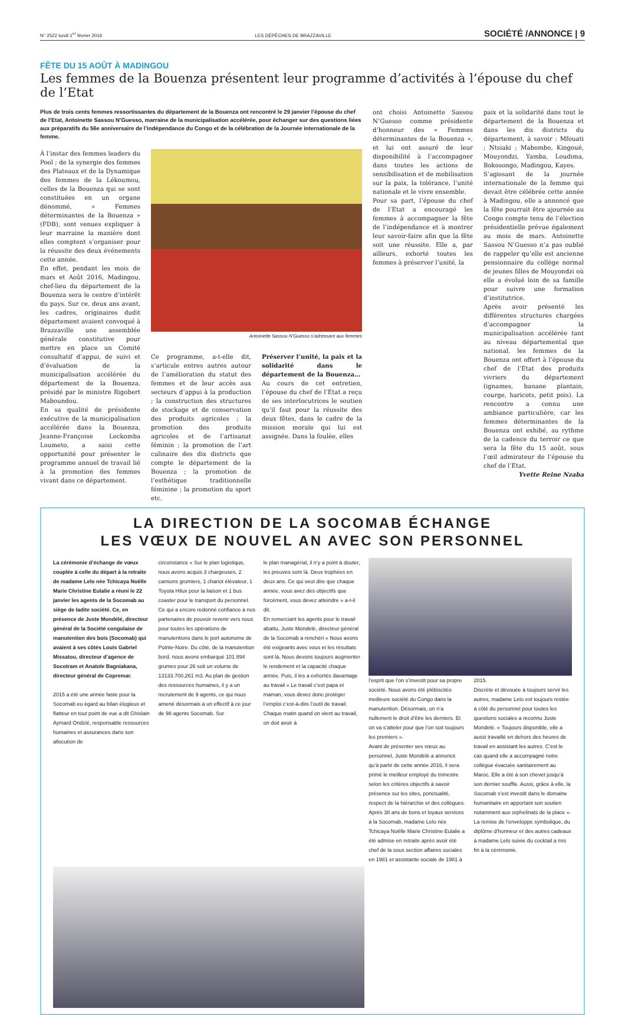N° 2522 lundi 1<sup>er</sup> février 2016 LES DÉPÊCHES DE BRAZZAVILLE SOCIÉTÉ /ANNONCE | 9
FÊTE DU 15 AOÛT À MADINGOU
Les femmes de la Bouenza présentent leur programme d’activités à l’épouse du chef de l’Etat
Plus de trois cents femmes ressortissantes du département de la Bouenza ont rencontré le 29 janvier l’épouse du chef de l’Etat, Antoinette Sassou N’Guesso, marraine de la municipalisation accélérée, pour échanger sur des questions liées aux préparatifs du 56e anniversaire de l’indépendance du Congo et de la célébration de la Journée internationale de la femme.
À l’instar des femmes leaders du Pool ; de la synergie des femmes des Plateaux et de la Dynamique des femmes de la Lékoumou, celles de la Bouenza qui se sont constituées en un organe dénommé, « Femmes déterminantes de la Bouenza » (FDB), sont venues expliquer à leur marraine la manière dont elles comptent s’organiser pour la réussite des deux événements cette année.
En effet, pendant les mois de mars et Août 2016, Madingou, chef-lieu du département de la Bouenza sera le centre d’intérêt du pays. Sur ce, deux ans avant, les cadres, originaires dudit département avaient convoqué à Brazzaville une assemblée générale constitutive pour mettre en place un Comité consultatif d’appui, de suivi et d’évaluation de la municipalisation accélérée du département de la Bouenza, présidé par le ministre Rigobert Maboundou.
En sa qualité de présidente exécutive de la municipalisation accélérée dans la Bouenza, Jeanne-Françoise Leckomba Loumeto, a saisi cette opportunité pour présenter le programme annuel de travail lié à la promotion des femmes vivant dans ce département.
Antoinette Sassou N’Guesso s’adressant aux femmes
Ce programme, a-t-elle dit, s’articule entres autres autour de l’amélioration du statut des femmes et de leur accès aux secteurs d’appui à la production ; la construction des structures de stockage et de conservation des produits agricoles ; la promotion des produits agricoles et de l’artisanat féminin ; la promotion de l’art culinaire des dix districts que compte le département de la Bouenza ; la promotion de l’esthétique traditionnelle féminine ; la promotion du sport etc.
Préserver l’unité, la paix et la solidarité dans le département de la Bouenza…
Au cours de cet entretien, l’épouse du chef de l’Etat a reçu de ses interlocutrices le soutien qu’il faut pour la réussite des deux fêtes, dans le cadre de la mission morale qui lui est assignée. Dans la foulée, elles
ont choisi Antoinette Sassou N’Guesso comme présidente d’honneur des « Femmes déterminantes de la Bouenza », et lui ont assuré de leur disponibilité à l’accompagner dans toutes les actions de sensibilisation et de mobilisation sur la paix, la tolérance, l’unité nationale et le vivre ensemble.
Pour sa part, l’épouse du chef de l’Etat a encouragé les femmes à accompagner la fête de l’indépendance et à montrer leur savoir-faire afin que la fête soit une réussite. Elle a, par ailleurs, exhorté toutes les femmes à préserver l’unité, la
paix et la solidarité dans tout le département de la Bouenza et dans les dix districts du département, à savoir : Mfouati ; Ntsiaki ; Mabombo, Kingoué, Mouyondzi, Yamba, Loudima, Bokosongo, Madingou, Kayes.
S’agissant de la journée internationale de la femme qui devait être célébrée cette année à Madingou, elle a annoncé que la fête pourrait être ajournée au Congo compte tenu de l’élection présidentielle prévue également au mois de mars. Antoinette Sassou N’Guesso n’a pas oublié de rappeler qu’elle est ancienne pensionnaire du collège normal de jeunes filles de Mouyondzi où elle a évolué loin de sa famille pour suivre une formation d’institutrice.
Après avoir présenté les différentes structures chargées d’accompagner la municipalisation accélérée tant au niveau départemental que national, les femmes de la Bouenza ont offert à l’épouse du chef de l’Etat des produits vivriers du département (ignames, banane plantain, courge, haricots, petit pois). La rencontre a connu une ambiance particulière, car les femmes déterminantes de la Bouenza ont exhibé, au rythme de la cadence du terroir ce que sera la fête du 15 août, sous l’œil admirateur de l’épouse du chef de l’Etat.
Yvette Reine Nzaba
LA DIRECTION DE LA SOCOMAB ÉCHANGE
LES VŒUX DE NOUVEL AN AVEC SON PERSONNEL
La cérémonie d’échange de vœux couplée à celle du départ à la retraite de madame Lelo née Tchicaya Noëlle Marie Christine Eulalie a réuni le 22 janvier les agents de la Socomab au siège de ladite société. Ce, en présence de Juste Mondélé, directeur général de la Société congolaise de manutention des bois (Socomab) qui avaient à ses côtés Louis Gabriel Missatou, directeur d’agence de Socotram et Anatole Bagniakana, directeur général de Copremar.
2015 a été une année faste pour la Socomab eu égard au bilan élogieux et flatteur en tout point de vue a dit Ghislain Aymard Ondzié, responsable ressources humaines et assurances dans son allocution de
circonstance « Sur le plan logistique, nous avons acquis 3 chargeuses, 2 camions grumiers, 1 chariot élévateur, 1 Toyota Hilux pour la liaison et 1 bus coaster pour le transport du personnel. Ce qui a encore redonné confiance à nos partenaires de pouvoir revenir vers nous pour toutes les opérations de manutentions dans le port autonome de Pointe-Noire. Du côté, de la manutention bord, nous avons embarqué 101 894 grumes pour 26 soit un volume de 13133.700,261 m3. Au plan de gestion des ressources humaines, il y a un recrutement de 9 agents, ce qui nous amené désormais à un effectif à ce jour de 98 agents Socomab. Sur
le plan managérial, il n’y a point à douter, les preuves sont là. Deux trophées en deux ans. Ce qui veut dire que chaque année, vous avez des objectifs que forcément, vous devez atteindre » a-t-il dit.
En remerciant les agents pour le travail abattu, Juste Mondelé, directeur général de la Socomab a renchéri « Nous avons été exigeants avec vous et les résultats sont là. Nous devons toujours augmenter le rendement et la capacité chaque année. Puis, il les a exhortés davantage au travail « Le travail c’est papa et maman, vous devez donc protéger l’emploi c’est-à-dire l’outil de travail. Chaque matin quand on vient au travail, on doit avoir à
l’esprit que l’on s’investit pour sa propre société. Nous avons été plébiscités meilleure société du Congo dans la manutention. Désormais, on n’a nullement le droit d’être les derniers. Et on va s’atteler pour que l’on soit toujours les premiers ».
Avant de présenter ses vœux au personnel, Juste Mondélé a annoncé qu’à partir de cette année 2016, il sera primé le meilleur employé du trimestre selon les critères objectifs à savoir présence sur les sites, ponctualité, respect de la hiérarchie et des collègues.
Après 38 ans de bons et loyaux services à la Socomab, madame Lelo née Tchicaya Noëlle Marie Christine Eulalie a été admise en retraite après avoir été chef de la sous section affaires sociales en 1981 et assistante sociale de 1981 à
2015.
Discrète et dévouée à toujours servir les autres, madame Lelo est toujours restée à côté du personnel pour toutes les questions sociales a reconnu Juste Mondelé. « Toujours disponible, elle a aussi travaillé en dehors des heures de travail en assistant les autres. C’est le cas quand elle a accompagné notre collègue évacuée sanitairement au Maroc. Elle a été à son chevet jusqu’à son dernier souffle. Aussi, grâce à elle, la Socomab s’est investit dans le domaine humanitaire en apportant son soutien notamment aux orphelinats de la place ».
La remise de l’enveloppe symbolique, du diplôme d’honneur et des autres cadeaux à madame Lelo suivie du cocktail a mis fin à la cérémonie.